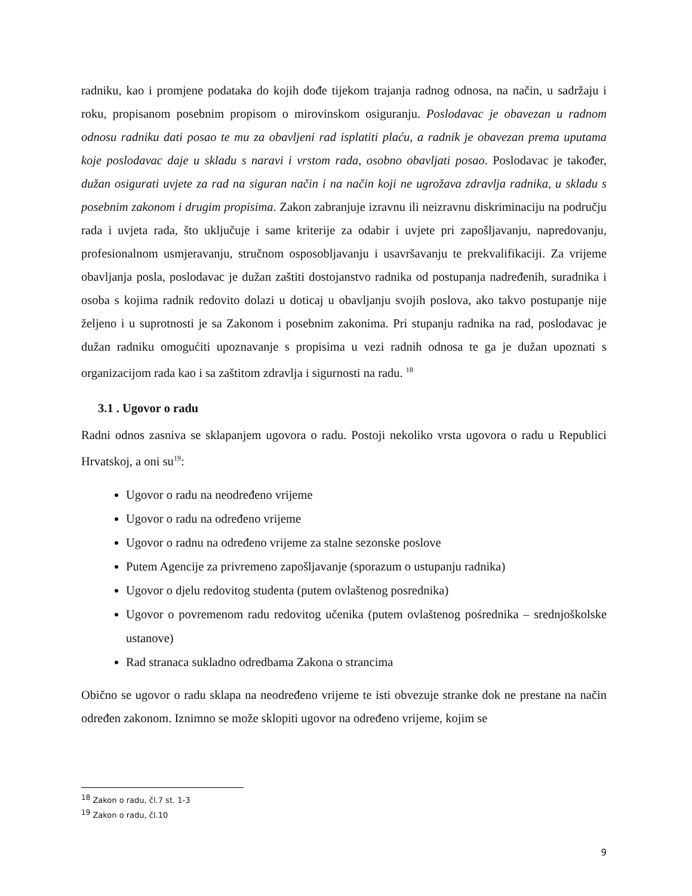radniku, kao i promjene podataka do kojih dođe tijekom trajanja radnog odnosa, na način, u sadržaju i roku, propisanom posebnim propisom o mirovinskom osiguranju. Poslodavac je obavezan u radnom odnosu radniku dati posao te mu za obavljeni rad isplatiti plaću, a radnik je obavezan prema uputama koje poslodavac daje u skladu s naravi i vrstom rada, osobno obavljati posao. Poslodavac je također, dužan osigurati uvjete za rad na siguran način i na način koji ne ugrožava zdravlja radnika, u skladu s posebnim zakonom i drugim propisima. Zakon zabranjuje izravnu ili neizravnu diskriminaciju na području rada i uvjeta rada, što uključuje i same kriterije za odabir i uvjete pri zapošljavanju, napredovanju, profesionalnom usmjeravanju, stručnom osposobljavanju i usavršavanju te prekvalifikaciji. Za vrijeme obavljanja posla, poslodavac je dužan zaštiti dostojanstvo radnika od postupanja nadređenih, suradnika i osoba s kojima radnik redovito dolazi u doticaj u obavljanju svojih poslova, ako takvo postupanje nije željeno i u suprotnosti je sa Zakonom i posebnim zakonima. Pri stupanju radnika na rad, poslodavac je dužan radniku omogućiti upoznavanje s propisima u vezi radnih odnosa te ga je dužan upoznati s organizacijom rada kao i sa zaštitom zdravlja i sigurnosti na radu. <sup>18</sup>
3.1 . Ugovor o radu
Radni odnos zasniva se sklapanjem ugovora o radu. Postoji nekoliko vrsta ugovora o radu u Republici Hrvatskoj, a oni su<sup>19</sup>:
Ugovor o radu na neodređeno vrijeme
Ugovor o radu na određeno vrijeme
Ugovor o radnu na određeno vrijeme za stalne sezonske poslove
Putem Agencije za privremeno zapošljavanje (sporazum o ustupanju radnika)
Ugovor o djelu redovitog studenta (putem ovlaštenog posrednika)
Ugovor o povremenom radu redovitog učenika (putem ovlaštenog pośrednika – srednjoškolske ustanove)
Rad stranaca sukladno odredbama Zakona o strancima
Obično se ugovor o radu sklapa na neodređeno vrijeme te isti obvezuje stranke dok ne prestane na način određen zakonom. Iznimno se može sklopiti ugovor na određeno vrijeme, kojim se
<sup>18</sup> Zakon o radu, čl.7 st. 1-3
<sup>19</sup> Zakon o radu, čl.10
9